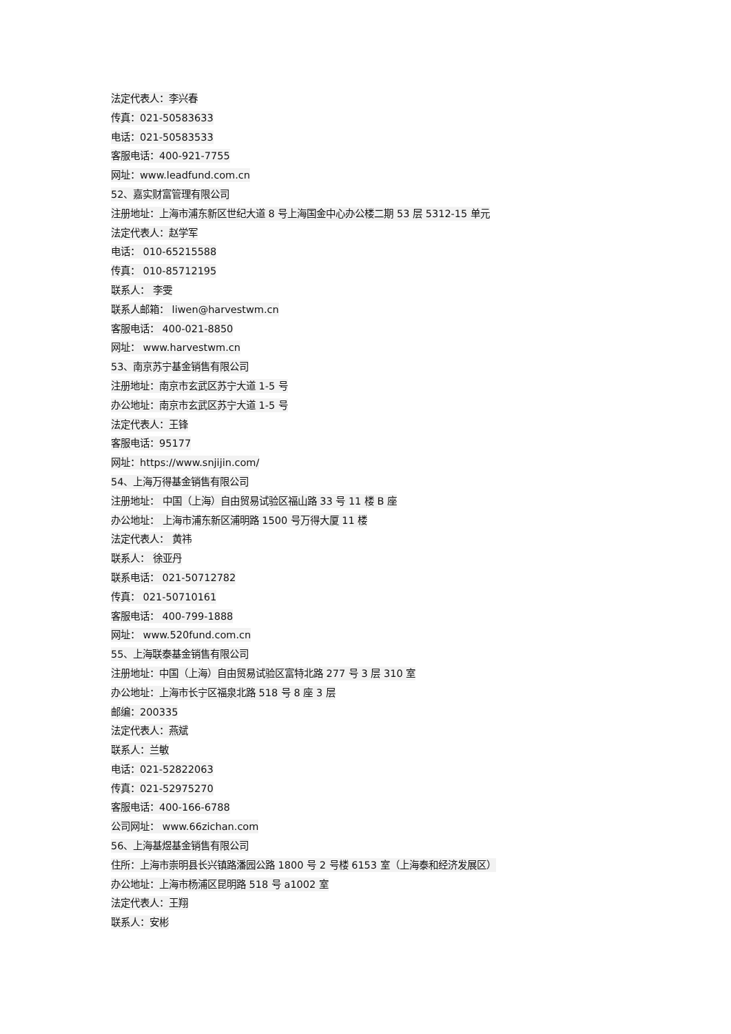法定代表人：李兴春
传真：021-50583633
电话：021-50583533
客服电话：400-921-7755
网址：www.leadfund.com.cn
52、嘉实财富管理有限公司
注册地址：上海市浦东新区世纪大道 8 号上海国金中心办公楼二期 53 层 5312-15 单元
法定代表人：赵学军
电话： 010-65215588
传真： 010-85712195
联系人： 李雯
联系人邮箱： liwen@harvestwm.cn
客服电话： 400-021-8850
网址： www.harvestwm.cn
53、南京苏宁基金销售有限公司
注册地址：南京市玄武区苏宁大道 1-5 号
办公地址：南京市玄武区苏宁大道 1-5 号
法定代表人：王锋
客服电话：95177
网址：https://www.snjijin.com/
54、上海万得基金销售有限公司
注册地址： 中国（上海）自由贸易试验区福山路 33 号 11 楼 B 座
办公地址： 上海市浦东新区浦明路 1500 号万得大厦 11 楼
法定代表人： 黄祎
联系人： 徐亚丹
联系电话： 021-50712782
传真： 021-50710161
客服电话： 400-799-1888
网址： www.520fund.com.cn
55、上海联泰基金销售有限公司
注册地址：中国（上海）自由贸易试验区富特北路 277 号 3 层 310 室
办公地址：上海市长宁区福泉北路 518 号 8 座 3 层
邮编：200335
法定代表人：燕斌
联系人：兰敏
电话：021-52822063
传真：021-52975270
客服电话：400-166-6788
公司网址： www.66zichan.com
56、上海基煜基金销售有限公司
住所：上海市崇明县长兴镇路潘园公路 1800 号 2 号楼 6153 室（上海泰和经济发展区）
办公地址：上海市杨浦区昆明路 518 号 a1002 室
法定代表人：王翔
联系人：安彬